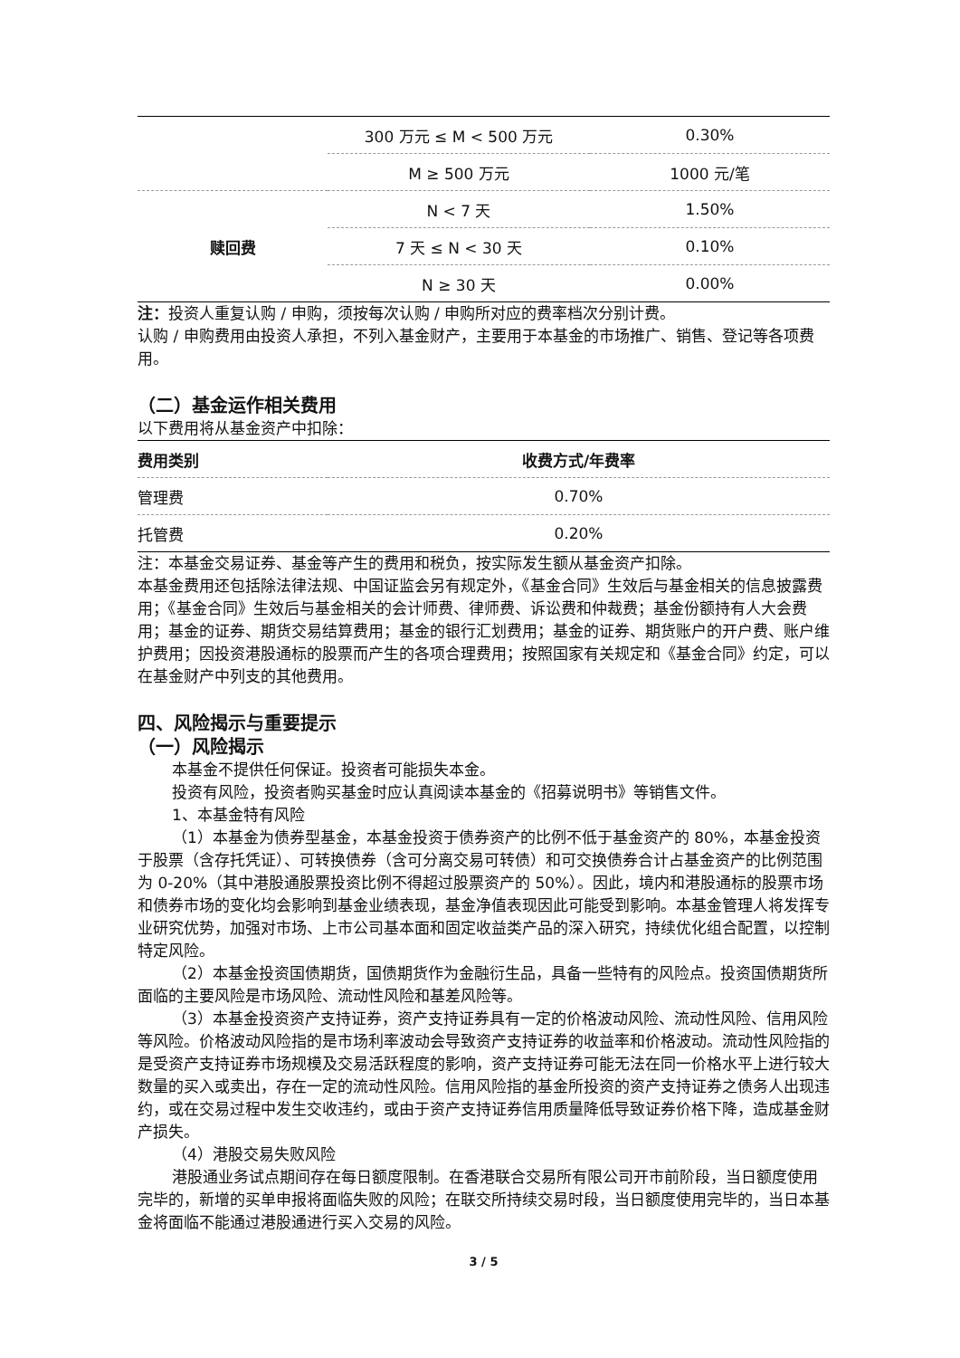| | 300 万元 ≤ M < 500 万元 | 0.30% |
| | M ≥ 500 万元 | 1000 元/笔 |
| 赎回费 | N < 7 天 | 1.50% |
| | 7 天 ≤ N < 30 天 | 0.10% |
| | N ≥ 30 天 | 0.00% |
注：投资人重复认购 / 申购，须按每次认购 / 申购所对应的费率档次分别计费。
认购 / 申购费用由投资人承担，不列入基金财产，主要用于本基金的市场推广、销售、登记等各项费用。
（二）基金运作相关费用
以下费用将从基金资产中扣除：
| 费用类别 | 收费方式/年费率 |
| --- | --- |
| 管理费 | 0.70% |
| 托管费 | 0.20% |
注：本基金交易证券、基金等产生的费用和税负，按实际发生额从基金资产扣除。
本基金费用还包括除法律法规、中国证监会另有规定外，《基金合同》生效后与基金相关的信息披露费用；《基金合同》生效后与基金相关的会计师费、律师费、诉讼费和仲裁费；基金份额持有人大会费用；基金的证券、期货交易结算费用；基金的银行汇划费用；基金的证券、期货账户的开户费、账户维护费用；因投资港股通标的股票而产生的各项合理费用；按照国家有关规定和《基金合同》约定，可以在基金财产中列支的其他费用。
四、风险揭示与重要提示
（一）风险揭示
本基金不提供任何保证。投资者可能损失本金。
投资有风险，投资者购买基金时应认真阅读本基金的《招募说明书》等销售文件。
1、本基金特有风险
（1）本基金为债券型基金，本基金投资于债券资产的比例不低于基金资产的 80%，本基金投资于股票（含存托凭证）、可转换债券（含可分离交易可转债）和可交换债券合计占基金资产的比例范围为 0-20%（其中港股通股票投资比例不得超过股票资产的 50%）。因此，境内和港股通标的股票市场和债券市场的变化均会影响到基金业绩表现，基金净值表现因此可能受到影响。本基金管理人将发挥专业研究优势，加强对市场、上市公司基本面和固定收益类产品的深入研究，持续优化组合配置，以控制特定风险。
（2）本基金投资国债期货，国债期货作为金融衍生品，具备一些特有的风险点。投资国债期货所面临的主要风险是市场风险、流动性风险和基差风险等。
（3）本基金投资资产支持证券，资产支持证券具有一定的价格波动风险、流动性风险、信用风险等风险。价格波动风险指的是市场利率波动会导致资产支持证券的收益率和价格波动。流动性风险指的是受资产支持证券市场规模及交易活跃程度的影响，资产支持证券可能无法在同一价格水平上进行较大数量的买入或卖出，存在一定的流动性风险。信用风险指的基金所投资的资产支持证券之债务人出现违约，或在交易过程中发生交收违约，或由于资产支持证券信用质量降低导致证券价格下降，造成基金财产损失。
（4）港股交易失败风险
港股通业务试点期间存在每日额度限制。在香港联合交易所有限公司开市前阶段，当日额度使用完毕的，新增的买单申报将面临失败的风险；在联交所持续交易时段，当日额度使用完毕的，当日本基金将面临不能通过港股通进行买入交易的风险。
3 / 5